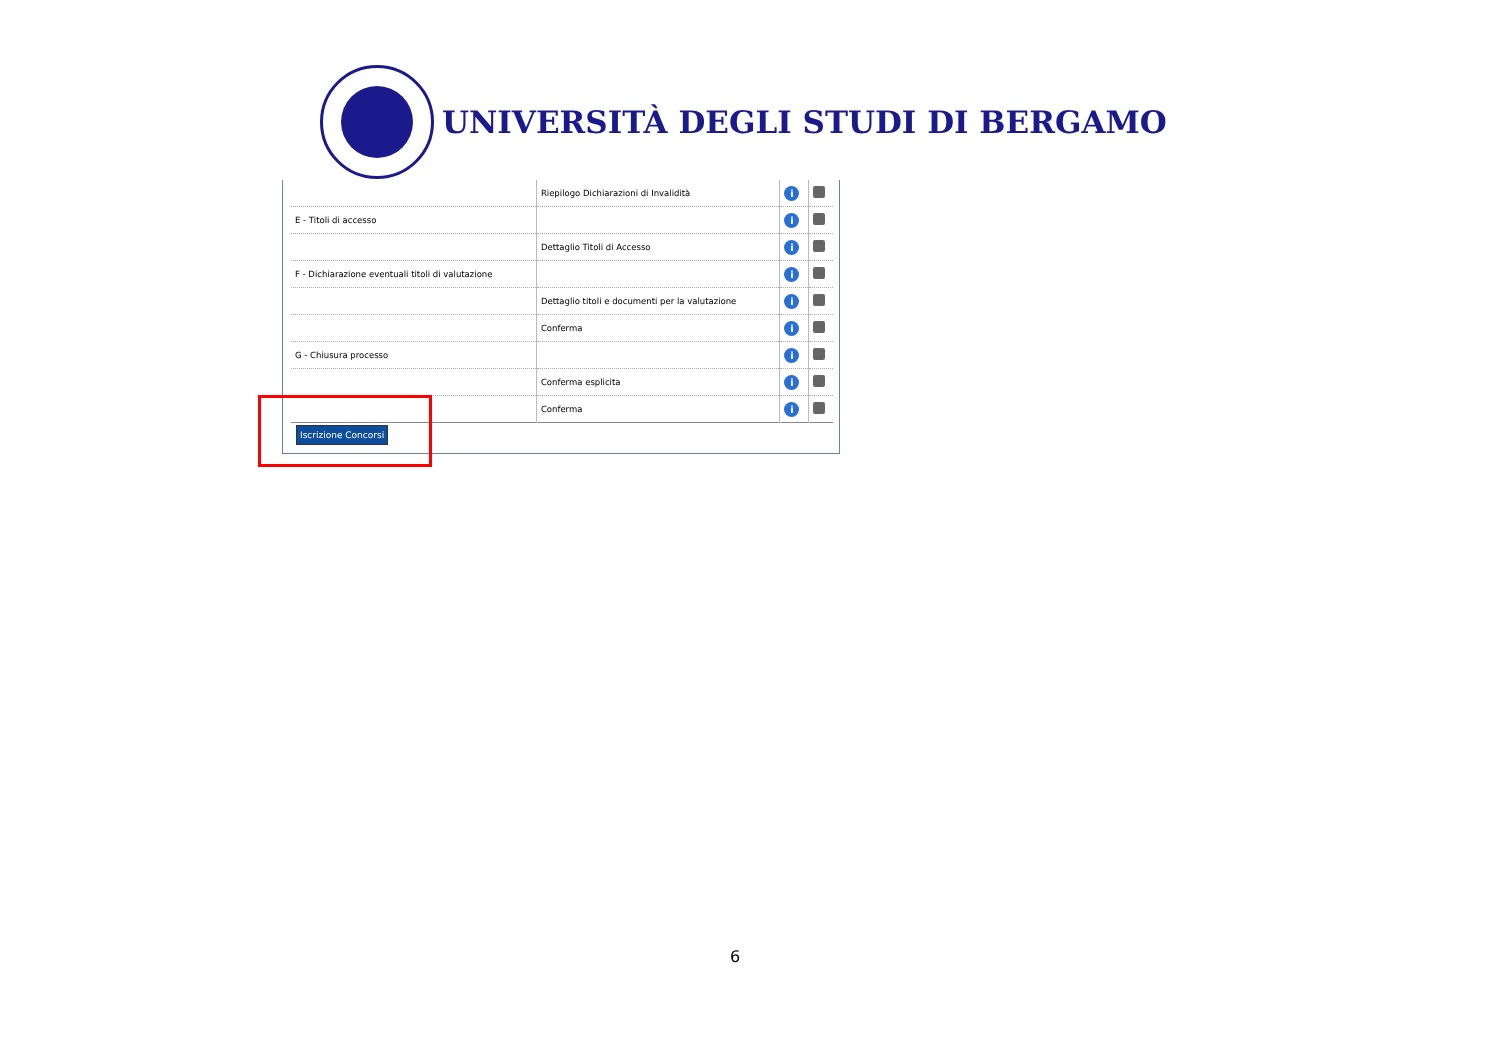UNIVERSITÀ DEGLI STUDI DI BERGAMO
| | Riepilogo Dichiarazioni di Invalidità | i | |
| E - Titoli di accesso | | i | |
| | Dettaglio Titoli di Accesso | i | |
| F - Dichiarazione eventuali titoli di valutazione | | i | |
| | Dettaglio titoli e documenti per la valutazione | i | |
| | Conferma | i | |
| G - Chiusura processo | | i | |
| | Conferma esplicita | i | |
| | Conferma | i | |
Iscrizione Concorsi
6